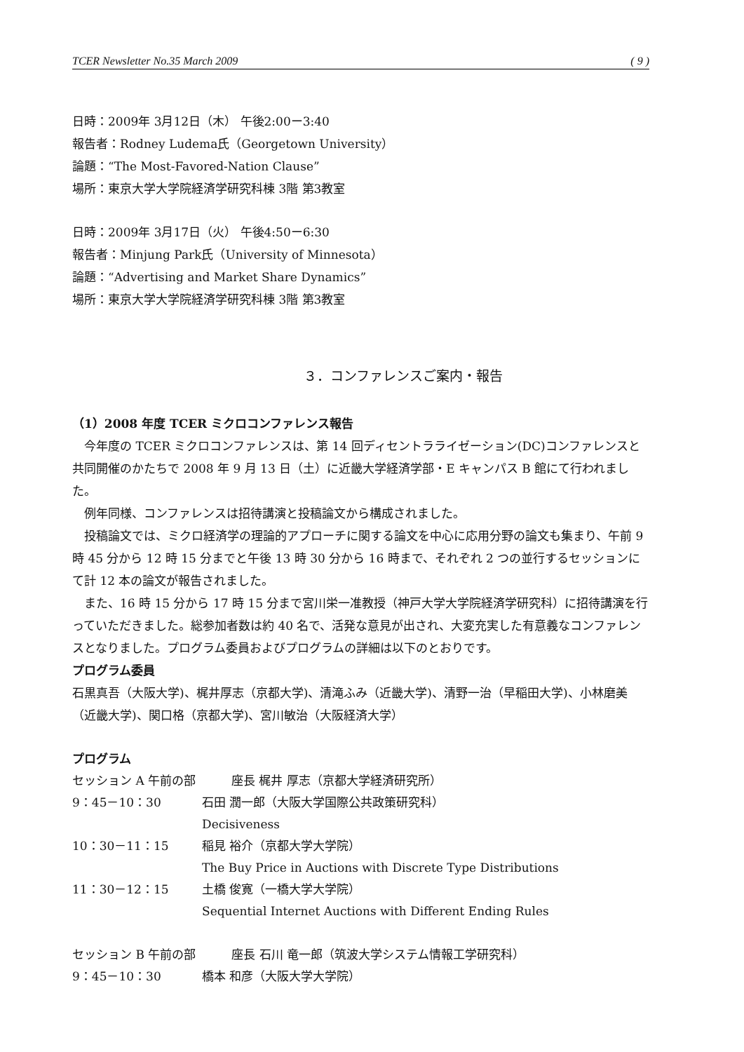TCER Newsletter No.35 March 2009 ( 9 )
日時：2009年 3月12日（木） 午後2:00ー3:40
報告者：Rodney Ludema氏（Georgetown University）
論題：“The Most-Favored-Nation Clause”
場所：東京大学大学院経済学研究科棟 3階 第3教室
日時：2009年 3月17日（火） 午後4:50ー6:30
報告者：Minjung Park氏（University of Minnesota）
論題：“Advertising and Market Share Dynamics”
場所：東京大学大学院経済学研究科棟 3階 第3教室
３．コンファレンスご案内・報告
（1）2008 年度 TCER ミクロコンファレンス報告
今年度の TCER ミクロコンファレンスは、第 14 回ディセントラライゼーション(DC)コンファレンスと共同開催のかたちで 2008 年 9 月 13 日（土）に近畿大学経済学部・E キャンパス B 館にて行われました。
例年同様、コンファレンスは招待講演と投稿論文から構成されました。
投稿論文では、ミクロ経済学の理論的アプローチに関する論文を中心に応用分野の論文も集まり、午前 9 時 45 分から 12 時 15 分までと午後 13 時 30 分から 16 時まで、それぞれ 2 つの並行するセッションにて計 12 本の論文が報告されました。
また、16 時 15 分から 17 時 15 分まで宮川栄一准教授（神戸大学大学院経済学研究科）に招待講演を行っていただきました。総参加者数は約 40 名で、活発な意見が出され、大変充実した有意義なコンファレンスとなりました。プログラム委員およびプログラムの詳細は以下のとおりです。
プログラム委員
石黒真吾（大阪大学)、梶井厚志（京都大学)、清滝ふみ（近畿大学)、清野一治（早稲田大学)、小林磨美（近畿大学)、関口格（京都大学)、宮川敏治（大阪経済大学）
プログラム
| セッション A 午前の部 座長 梶井 厚志（京都大学経済研究所） | |
| 9：45－10：30 | 石田 潤一郎（大阪大学国際公共政策研究科） |
| | Decisiveness |
| 10：30－11：15 | 稲見 裕介（京都大学大学院） |
| | The Buy Price in Auctions with Discrete Type Distributions |
| 11：30－12：15 | 土橋 俊寛（一橋大学大学院） |
| | Sequential Internet Auctions with Different Ending Rules |
| セッション B 午前の部 座長 石川 竜一郎（筑波大学システム情報工学研究科） | |
| 9：45－10：30 | 橋本 和彦（大阪大学大学院） |